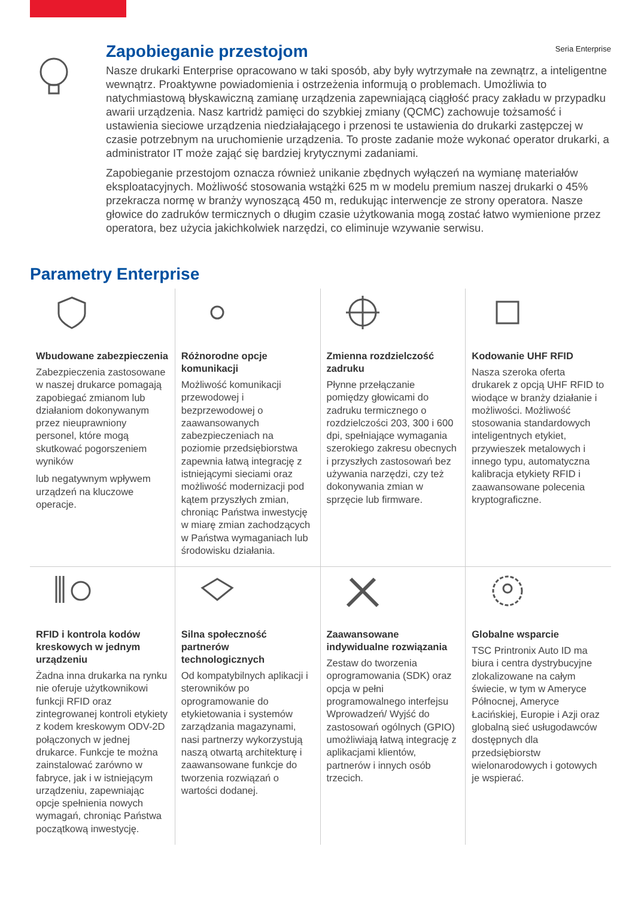Seria Enterprise
Zapobieganie przestojom
Nasze drukarki Enterprise opracowano w taki sposób, aby były wytrzymałe na zewnątrz, a inteligentne wewnątrz. Proaktywne powiadomienia i ostrzeżenia informują o problemach. Umożliwia to natychmiastową błyskawiczną zamianę urządzenia zapewniającą ciągłość pracy zakładu w przypadku awarii urządzenia. Nasz kartridż pamięci do szybkiej zmiany (QCMC) zachowuje tożsamość i ustawienia sieciowe urządzenia niedziałającego i przenosi te ustawienia do drukarki zastępczej w czasie potrzebnym na uruchomienie urządzenia. To proste zadanie może wykonać operator drukarki, a administrator IT może zająć się bardziej krytycznymi zadaniami.
Zapobieganie przestojom oznacza również unikanie zbędnych wyłączeń na wymianę materiałów eksploatacyjnych. Możliwość stosowania wstążki 625 m w modelu premium naszej drukarki o 45% przekracza normę w branży wynoszącą 450 m, redukując interwencje ze strony operatora. Nasze głowice do zadruków termicznych o długim czasie użytkowania mogą zostać łatwo wymienione przez operatora, bez użycia jakichkolwiek narzędzi, co eliminuje wzywanie serwisu.
Parametry Enterprise
Wbudowane zabezpieczenia
Zabezpieczenia zastosowane w naszej drukarce pomagają zapobiegać zmianom lub działaniom dokonywanym przez nieuprawniony personel, które mogą skutkować pogorszeniem wyników
lub negatywnym wpływem urządzeń na kluczowe operacje.
Różnorodne opcje komunikacji
Możliwość komunikacji przewodowej i bezprzewodowej o zaawansowanych zabezpieczeniach na poziomie przedsiębiorstwa zapewnia łatwą integrację z istniejącymi sieciami oraz możliwość modernizacji pod kątem przyszłych zmian, chroniąc Państwa inwestycję w miarę zmian zachodzących w Państwa wymaganiach lub środowisku działania.
Zmienna rozdzielczość zadruku
Płynne przełączanie pomiędzy głowicami do zadruku termicznego o rozdzielczości 203, 300 i 600 dpi, spełniające wymagania szerokiego zakresu obecnych i przyszłych zastosowań bez używania narzędzi, czy też dokonywania zmian w sprzęcie lub firmware.
Kodowanie UHF RFID
Nasza szeroka oferta drukarek z opcją UHF RFID to wiodące w branży działanie i możliwości. Możliwość stosowania standardowych inteligentnych etykiet, przywieszek metalowych i innego typu, automatyczna kalibracja etykiety RFID i zaawansowane polecenia kryptograficzne.
RFID i kontrola kodów kreskowych w jednym urządzeniu
Żadna inna drukarka na rynku nie oferuje użytkownikowi funkcji RFID oraz zintegrowanej kontroli etykiety z kodem kreskowym ODV-2D połączonych w jednej drukarce. Funkcje te można zainstalować zarówno w fabryce, jak i w istniejącym urządzeniu, zapewniając opcje spełnienia nowych wymagań, chroniąc Państwa początkową inwestycję.
Silna społeczność partnerów technologicznych
Od kompatybilnych aplikacji i sterowników po oprogramowanie do etykietowania i systemów zarządzania magazynami, nasi partnerzy wykorzystują naszą otwartą architekturę i zaawansowane funkcje do tworzenia rozwiązań o wartości dodanej.
Zaawansowane indywidualne rozwiązania
Zestaw do tworzenia oprogramowania (SDK) oraz opcja w pełni programowalnego interfejsu Wprowadzeń/ Wyjść do zastosowań ogólnych (GPIO) umożliwiają łatwą integrację z aplikacjami klientów, partnerów i innych osób trzecich.
Globalne wsparcie
TSC Printronix Auto ID ma biura i centra dystrybucyjne zlokalizowane na całym świecie, w tym w Ameryce Północnej, Ameryce Łacińskiej, Europie i Azji oraz globalną sieć usługodawców dostępnych dla przedsiębiorstw wielonarodowych i gotowych je wspierać.